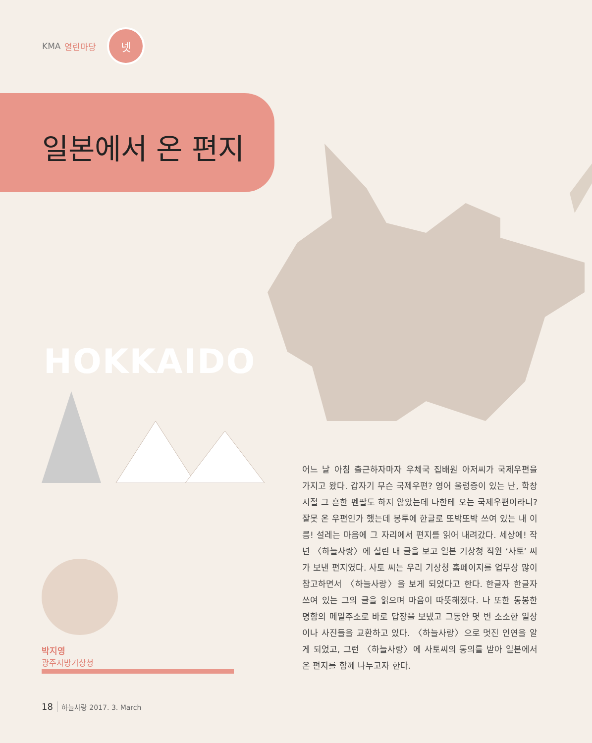KMA 열린마당
넷
일본에서 온 편지
HOKKAIDO
박지영
광주지방기상청
어느 날 아침 출근하자마자 우체국 집배원 아저씨가 국제우편을 가지고 왔다. 갑자기 무슨 국제우편? 영어 울렁증이 있는 난, 학창시절 그 흔한 펜팔도 하지 않았는데 나한테 오는 국제우편이라니? 잘못 온 우편인가 했는데 봉투에 한글로 또박또박 쓰여 있는 내 이름! 설레는 마음에 그 자리에서 편지를 읽어 내려갔다. 세상에! 작년 〈하늘사랑〉에 실린 내 글을 보고 일본 기상청 직원 ‘사토’ 씨가 보낸 편지였다. 사토 씨는 우리 기상청 홈페이지를 업무상 많이 참고하면서 〈하늘사랑〉을 보게 되었다고 한다. 한글자 한글자 쓰여 있는 그의 글을 읽으며 마음이 따뜻해졌다. 나 또한 동봉한 명함의 메일주소로 바로 답장을 보냈고 그동안 몇 번 소소한 일상이나 사진들을 교환하고 있다. 〈하늘사랑〉으로 멋진 인연을 알게 되었고, 그런 〈하늘사랑〉에 사토씨의 동의를 받아 일본에서 온 편지를 함께 나누고자 한다.
18 하늘사랑 2017. 3. March